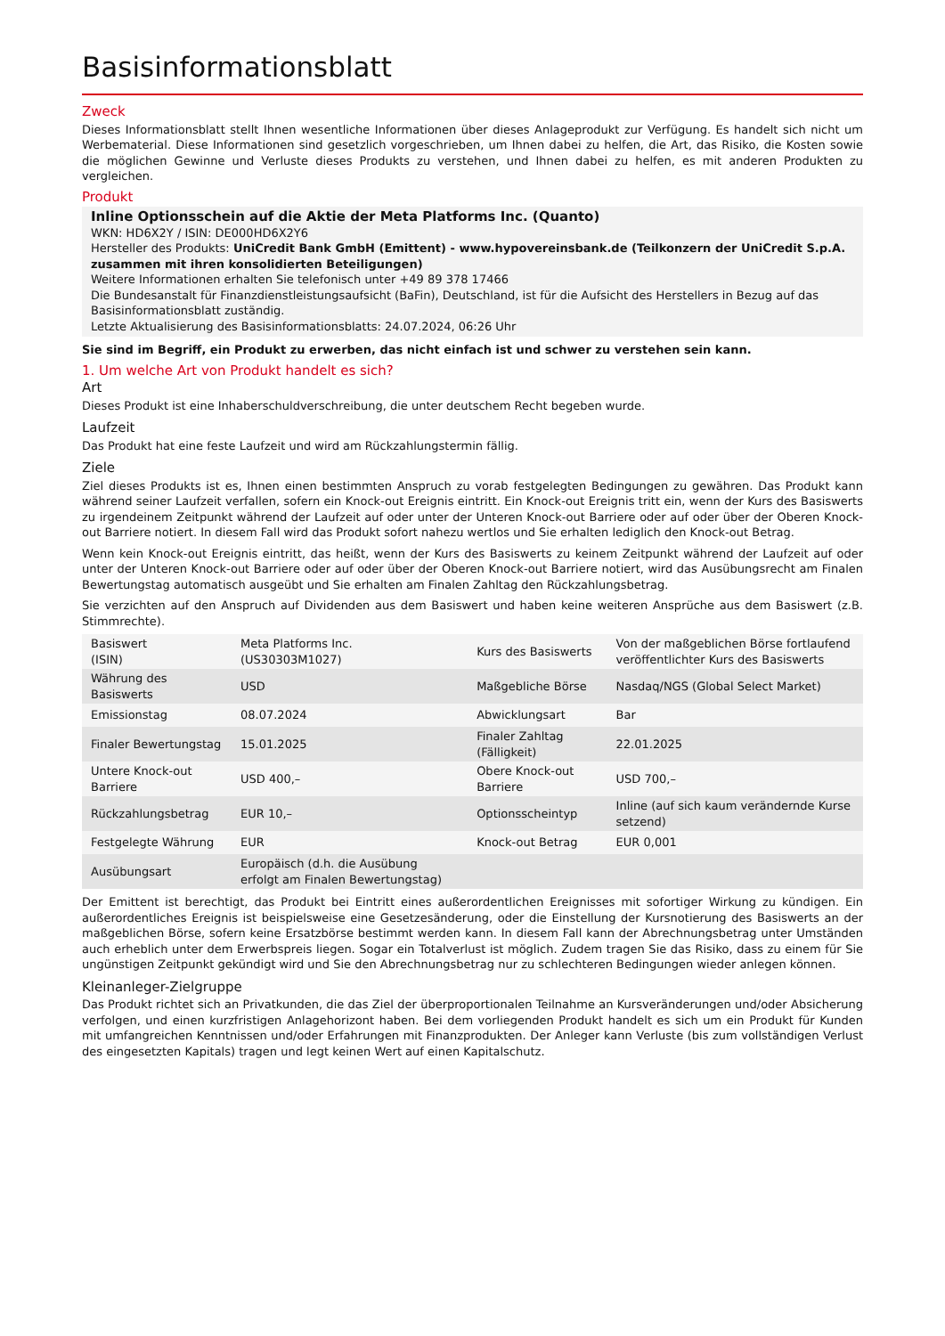Basisinformationsblatt
Zweck
Dieses Informationsblatt stellt Ihnen wesentliche Informationen über dieses Anlageprodukt zur Verfügung. Es handelt sich nicht um Werbematerial. Diese Informationen sind gesetzlich vorgeschrieben, um Ihnen dabei zu helfen, die Art, das Risiko, die Kosten sowie die möglichen Gewinne und Verluste dieses Produkts zu verstehen, und Ihnen dabei zu helfen, es mit anderen Produkten zu vergleichen.
Produkt
Inline Optionsschein auf die Aktie der Meta Platforms Inc. (Quanto)
WKN: HD6X2Y / ISIN: DE000HD6X2Y6
Hersteller des Produkts: UniCredit Bank GmbH (Emittent) - www.hypovereinsbank.de (Teilkonzern der UniCredit S.p.A. zusammen mit ihren konsolidierten Beteiligungen)
Weitere Informationen erhalten Sie telefonisch unter +49 89 378 17466
Die Bundesanstalt für Finanzdienstleistungsaufsicht (BaFin), Deutschland, ist für die Aufsicht des Herstellers in Bezug auf das Basisinformationsblatt zuständig.
Letzte Aktualisierung des Basisinformationsblatts: 24.07.2024, 06:26 Uhr
Sie sind im Begriff, ein Produkt zu erwerben, das nicht einfach ist und schwer zu verstehen sein kann.
1. Um welche Art von Produkt handelt es sich?
Art
Dieses Produkt ist eine Inhaberschuldverschreibung, die unter deutschem Recht begeben wurde.
Laufzeit
Das Produkt hat eine feste Laufzeit und wird am Rückzahlungstermin fällig.
Ziele
Ziel dieses Produkts ist es, Ihnen einen bestimmten Anspruch zu vorab festgelegten Bedingungen zu gewähren. Das Produkt kann während seiner Laufzeit verfallen, sofern ein Knock-out Ereignis eintritt. Ein Knock-out Ereignis tritt ein, wenn der Kurs des Basiswerts zu irgendeinem Zeitpunkt während der Laufzeit auf oder unter der Unteren Knock-out Barriere oder auf oder über der Oberen Knock-out Barriere notiert. In diesem Fall wird das Produkt sofort nahezu wertlos und Sie erhalten lediglich den Knock-out Betrag.
Wenn kein Knock-out Ereignis eintritt, das heißt, wenn der Kurs des Basiswerts zu keinem Zeitpunkt während der Laufzeit auf oder unter der Unteren Knock-out Barriere oder auf oder über der Oberen Knock-out Barriere notiert, wird das Ausübungsrecht am Finalen Bewertungstag automatisch ausgeübt und Sie erhalten am Finalen Zahltag den Rückzahlungsbetrag.
Sie verzichten auf den Anspruch auf Dividenden aus dem Basiswert und haben keine weiteren Ansprüche aus dem Basiswert (z.B. Stimmrechte).
| Basiswert (ISIN) | Meta Platforms Inc. (US30303M1027) | Kurs des Basiswerts | Von der maßgeblichen Börse fortlaufend veröffentlichter Kurs des Basiswerts |
| Währung des Basiswerts | USD | Maßgebliche Börse | Nasdaq/NGS (Global Select Market) |
| Emissionstag | 08.07.2024 | Abwicklungsart | Bar |
| Finaler Bewertungstag | 15.01.2025 | Finaler Zahltag (Fälligkeit) | 22.01.2025 |
| Untere Knock-out Barriere | USD 400,– | Obere Knock-out Barriere | USD 700,– |
| Rückzahlungsbetrag | EUR 10,– | Optionsscheintyp | Inline (auf sich kaum verändernde Kurse setzend) |
| Festgelegte Währung | EUR | Knock-out Betrag | EUR 0,001 |
| Ausübungsart | Europäisch (d.h. die Ausübung erfolgt am Finalen Bewertungstag) | | |
Der Emittent ist berechtigt, das Produkt bei Eintritt eines außerordentlichen Ereignisses mit sofortiger Wirkung zu kündigen. Ein außerordentliches Ereignis ist beispielsweise eine Gesetzesänderung, oder die Einstellung der Kursnotierung des Basiswerts an der maßgeblichen Börse, sofern keine Ersatzbörse bestimmt werden kann. In diesem Fall kann der Abrechnungsbetrag unter Umständen auch erheblich unter dem Erwerbspreis liegen. Sogar ein Totalverlust ist möglich. Zudem tragen Sie das Risiko, dass zu einem für Sie ungünstigen Zeitpunkt gekündigt wird und Sie den Abrechnungsbetrag nur zu schlechteren Bedingungen wieder anlegen können.
Kleinanleger-Zielgruppe
Das Produkt richtet sich an Privatkunden, die das Ziel der überproportionalen Teilnahme an Kursveränderungen und/oder Absicherung verfolgen, und einen kurzfristigen Anlagehorizont haben. Bei dem vorliegenden Produkt handelt es sich um ein Produkt für Kunden mit umfangreichen Kenntnissen und/oder Erfahrungen mit Finanzprodukten. Der Anleger kann Verluste (bis zum vollständigen Verlust des eingesetzten Kapitals) tragen und legt keinen Wert auf einen Kapitalschutz.